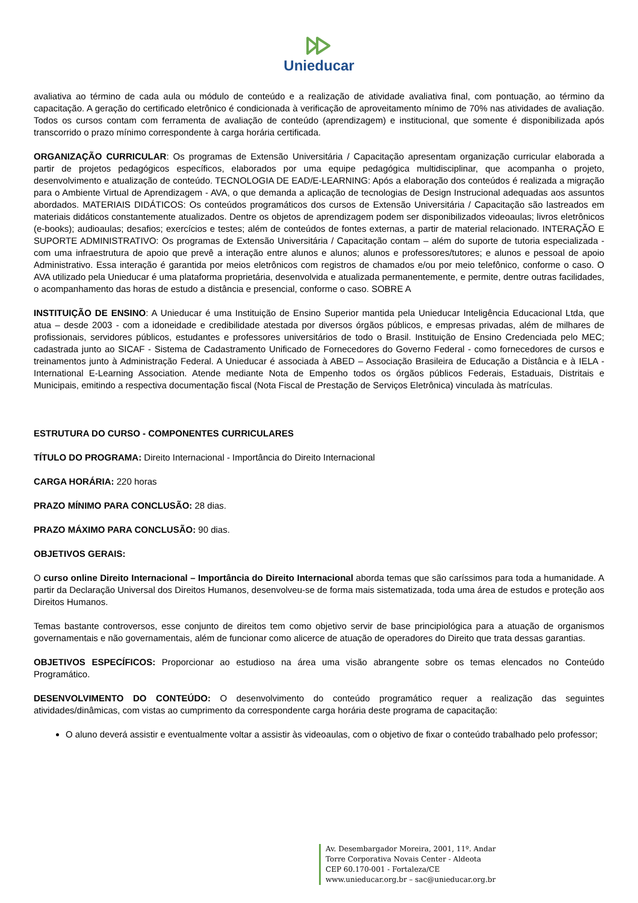Unieducar
avaliativa ao término de cada aula ou módulo de conteúdo e a realização de atividade avaliativa final, com pontuação, ao término da capacitação. A geração do certificado eletrônico é condicionada à verificação de aproveitamento mínimo de 70% nas atividades de avaliação. Todos os cursos contam com ferramenta de avaliação de conteúdo (aprendizagem) e institucional, que somente é disponibilizada após transcorrido o prazo mínimo correspondente à carga horária certificada.
ORGANIZAÇÃO CURRICULAR: Os programas de Extensão Universitária / Capacitação apresentam organização curricular elaborada a partir de projetos pedagógicos específicos, elaborados por uma equipe pedagógica multidisciplinar, que acompanha o projeto, desenvolvimento e atualização de conteúdo. TECNOLOGIA DE EAD/E-LEARNING: Após a elaboração dos conteúdos é realizada a migração para o Ambiente Virtual de Aprendizagem - AVA, o que demanda a aplicação de tecnologias de Design Instrucional adequadas aos assuntos abordados. MATERIAIS DIDÁTICOS: Os conteúdos programáticos dos cursos de Extensão Universitária / Capacitação são lastreados em materiais didáticos constantemente atualizados. Dentre os objetos de aprendizagem podem ser disponibilizados videoaulas; livros eletrônicos (e-books); audioaulas; desafios; exercícios e testes; além de conteúdos de fontes externas, a partir de material relacionado. INTERAÇÃO E SUPORTE ADMINISTRATIVO: Os programas de Extensão Universitária / Capacitação contam – além do suporte de tutoria especializada - com uma infraestrutura de apoio que prevê a interação entre alunos e alunos; alunos e professores/tutores; e alunos e pessoal de apoio Administrativo. Essa interação é garantida por meios eletrônicos com registros de chamados e/ou por meio telefônico, conforme o caso. O AVA utilizado pela Unieducar é uma plataforma proprietária, desenvolvida e atualizada permanentemente, e permite, dentre outras facilidades, o acompanhamento das horas de estudo a distância e presencial, conforme o caso. SOBRE A
INSTITUIÇÃO DE ENSINO: A Unieducar é uma Instituição de Ensino Superior mantida pela Unieducar Inteligência Educacional Ltda, que atua – desde 2003 - com a idoneidade e credibilidade atestada por diversos órgãos públicos, e empresas privadas, além de milhares de profissionais, servidores públicos, estudantes e professores universitários de todo o Brasil. Instituição de Ensino Credenciada pelo MEC; cadastrada junto ao SICAF - Sistema de Cadastramento Unificado de Fornecedores do Governo Federal - como fornecedores de cursos e treinamentos junto à Administração Federal. A Unieducar é associada à ABED – Associação Brasileira de Educação a Distância e à IELA - International E-Learning Association. Atende mediante Nota de Empenho todos os órgãos públicos Federais, Estaduais, Distritais e Municipais, emitindo a respectiva documentação fiscal (Nota Fiscal de Prestação de Serviços Eletrônica) vinculada às matrículas.
ESTRUTURA DO CURSO - COMPONENTES CURRICULARES
TÍTULO DO PROGRAMA: Direito Internacional - Importância do Direito Internacional
CARGA HORÁRIA: 220 horas
PRAZO MÍNIMO PARA CONCLUSÃO: 28 dias.
PRAZO MÁXIMO PARA CONCLUSÃO: 90 dias.
OBJETIVOS GERAIS:
O curso online Direito Internacional – Importância do Direito Internacional aborda temas que são caríssimos para toda a humanidade. A partir da Declaração Universal dos Direitos Humanos, desenvolveu-se de forma mais sistematizada, toda uma área de estudos e proteção aos Direitos Humanos.
Temas bastante controversos, esse conjunto de direitos tem como objetivo servir de base principiológica para a atuação de organismos governamentais e não governamentais, além de funcionar como alicerce de atuação de operadores do Direito que trata dessas garantias.
OBJETIVOS ESPECÍFICOS: Proporcionar ao estudioso na área uma visão abrangente sobre os temas elencados no Conteúdo Programático.
DESENVOLVIMENTO DO CONTEÚDO: O desenvolvimento do conteúdo programático requer a realização das seguintes atividades/dinâmicas, com vistas ao cumprimento da correspondente carga horária deste programa de capacitação:
O aluno deverá assistir e eventualmente voltar a assistir às videoaulas, com o objetivo de fixar o conteúdo trabalhado pelo professor;
Av. Desembargador Moreira, 2001, 11º. Andar
Torre Corporativa Novais Center - Aldeota
CEP 60.170-001 - Fortaleza/CE
www.unieducar.org.br – sac@unieducar.org.br